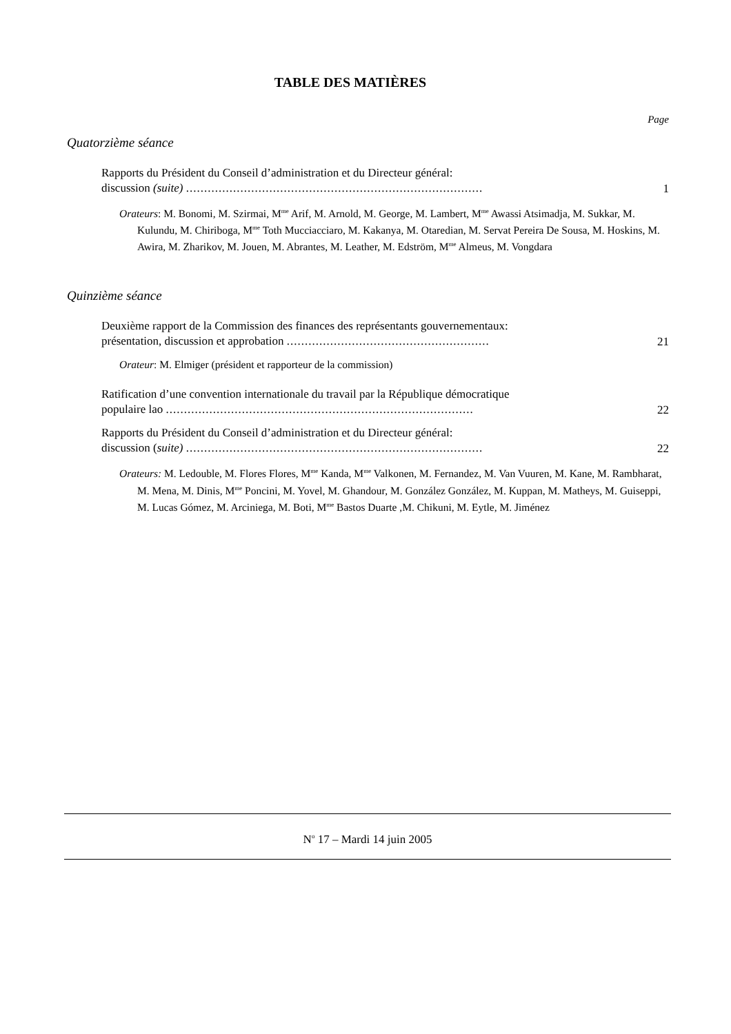TABLE DES MATIÈRES
Page
Quatorzième séance
Rapports du Président du Conseil d’administration et du Directeur général:
discussion (suite) ..................................................................................
1
Orateurs: M. Bonomi, M. Szirmai, M<sup>me</sup> Arif, M. Arnold, M. George, M. Lambert, M<sup>me</sup> Awassi Atsimadja, M. Sukkar, M. Kulundu, M. Chiriboga, M<sup>me</sup> Toth Mucciacciaro, M. Kakanya, M. Otaredian, M. Servat Pereira De Sousa, M. Hoskins, M. Awira, M. Zharikov, M. Jouen, M. Abrantes, M. Leather, M. Edström, M<sup>me</sup> Almeus, M. Vongdara
Quinzième séance
Deuxième rapport de la Commission des finances des représentants gouvernementaux:
présentation, discussion et approbation ........................................................
21
Orateur: M. Elmiger (président et rapporteur de la commission)
Ratification d’une convention internationale du travail par la République démocratique
populaire lao .....................................................................................
22
Rapports du Président du Conseil d’administration et du Directeur général:
discussion (suite) ..................................................................................
22
Orateurs: M. Ledouble, M. Flores Flores, M<sup>me</sup> Kanda, M<sup>me</sup> Valkonen, M. Fernandez, M. Van Vuuren, M. Kane, M. Rambharat, M. Mena, M. Dinis, M<sup>me</sup> Poncini, M. Yovel, M. Ghandour, M. González González, M. Kuppan, M. Matheys, M. Guiseppi, M. Lucas Gómez, M. Arciniega, M. Boti, M<sup>me</sup> Bastos Duarte ,M. Chikuni, M. Eytle, M. Jiménez
N<sup>o</sup> 17 – Mardi 14 juin 2005